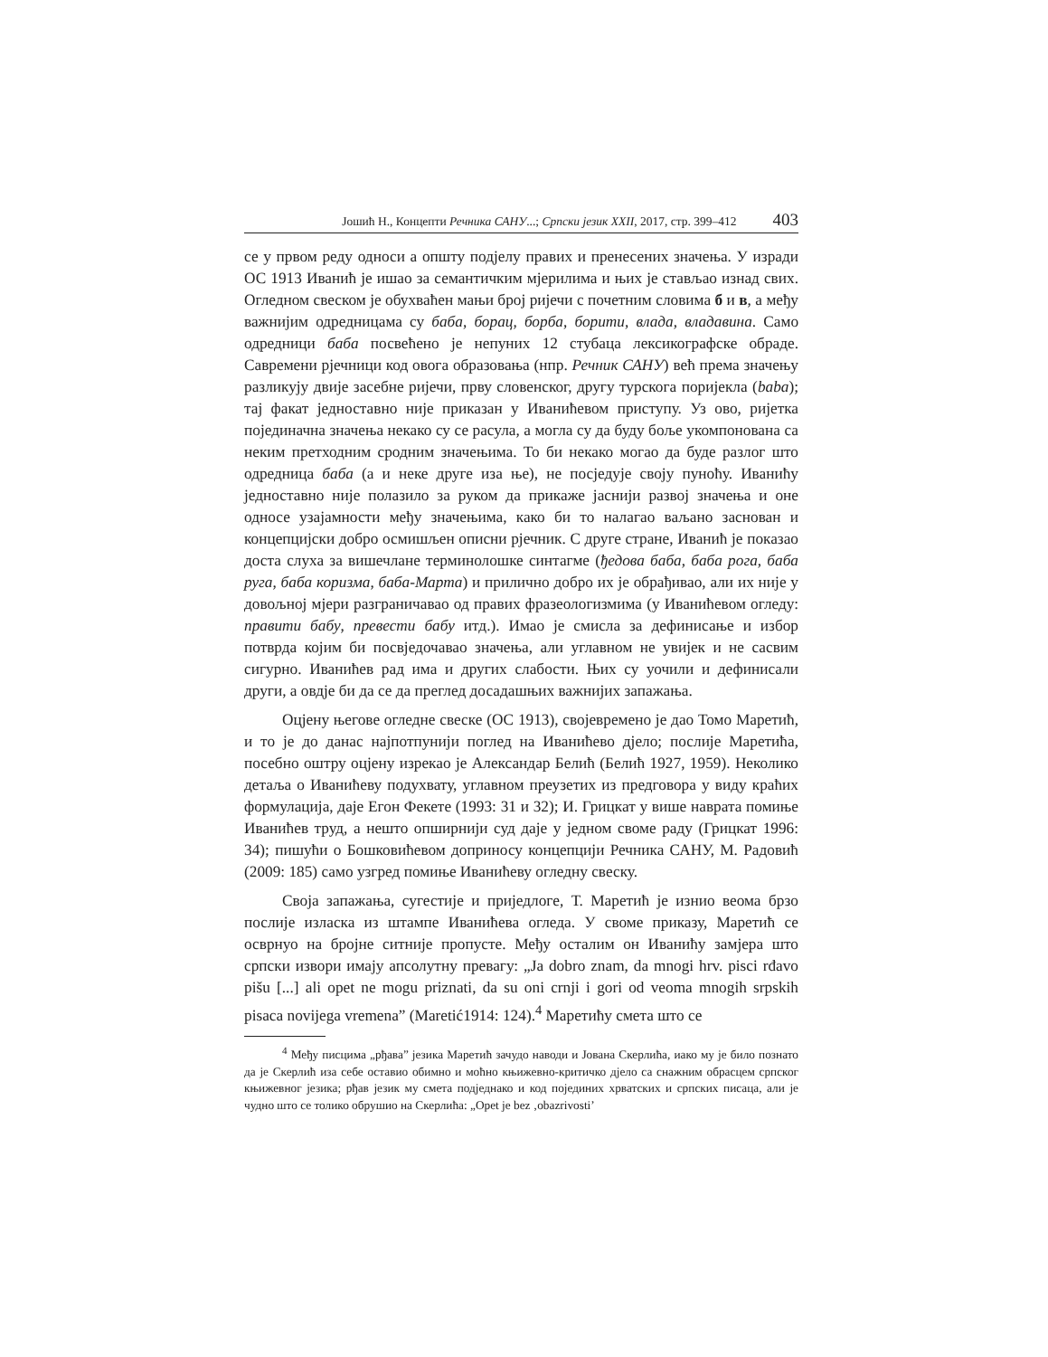Јошић Н., Концепти Речника САНУ...; Српски језик XXII, 2017, стр. 399–412 403
се у првом реду односи а општу подјелу правих и пренесених значења. У изради ОС 1913 Иванић је ишао за семантичким мјерилима и њих је стављао изнад свих. Огледном свеском је обухваћен мањи број ријечи с почетним словима б и в, а међу важнијим одредницама су баба, борац, борба, борити, влада, владавина. Само одредници баба посвећено је непуних 12 стубаца лексикографске обраде. Савремени рјечници код овога образовања (нпр. Речник САНУ) већ према значењу разликују двије засебне ријечи, прву словенског, другу турскога поријекла (baba); тај факат једноставно није приказан у Иванићевом приступу. Уз ово, ријетка појединачна значења некако су се расула, а могла су да буду боље укомпонована са неким претходним сродним значењима. То би некако могао да буде разлог што одредница баба (а и неке друге иза ње), не посједује своју пуноћу. Иванићу једноставно није полазило за руком да прикаже јаснији развој значења и оне односе узајамности међу значењима, како би то налагао ваљано заснован и концепцијски добро осмишљен описни рјечник. С друге стране, Иванић је показао доста слуха за вишечлане терминолошке синтагме (ђедова баба, баба рога, баба руга, баба коризма, баба-Марта) и прилично добро их је обрађивао, али их није у довољној мјери разграничавао од правих фразеологизмима (у Иванићевом огледу: правити бабу, превести бабу итд.). Имао је смисла за дефинисање и избор потврда којим би посвједочавао значења, али углавном не увијек и не сасвим сигурно. Иванићев рад има и других слабости. Њих су уочили и дефинисали други, а овдје би да се да преглед досадашњих важнијих запажања.
Оцјену његове огледне свеске (ОС 1913), својевремено је дао Томо Маретић, и то је до данас најпотпунији поглед на Иванићево дјело; послије Маретића, посебно оштру оцјену изрекао је Александар Белић (Белић 1927, 1959). Неколико детаља о Иванићеву подухвату, углавном преузетих из предговора у виду краћих формулација, даје Егон Фекете (1993: 31 и 32); И. Грицкат у више наврата помиње Иванићев труд, а нешто опширнији суд даје у једном своме раду (Грицкат 1996: 34); пишући о Бошковићевом доприносу концепцији Речника САНУ, М. Радовић (2009: 185) само узгред помиње Иванићеву огледну свеску.
Своја запажања, сугестије и приједлоге, Т. Маретић је изнио веома брзо послије изласка из штампе Иванићева огледа. У своме приказу, Маретић се осврнуо на бројне ситније пропусте. Међу осталим он Иванићу замјера што српски извори имају апсолутну превагу: „Ja dobro znam, da mnogi hrv. pisci rđavo pišu [...] ali opet ne mogu priznati, da su oni crnji i gori od veoma mnogih srpskih pisaca novijega vremena” (Maretić1914: 124).<sup>4</sup> Маретићу смета што се
<sup>4</sup> Међу писцима „рђава” језика Маретић зачудо наводи и Јована Скерлића, иако му је било познато да је Скерлић иза себе оставио обимно и моћно књижевно-критичко дјело са снажним обрасцем српског књижевног језика; рђав језик му смета подједнако и код појединих хрватских и српских писаца, али је чудно што се толико обрушио на Скерлића: „Opet je bez ‚obazrivosti’